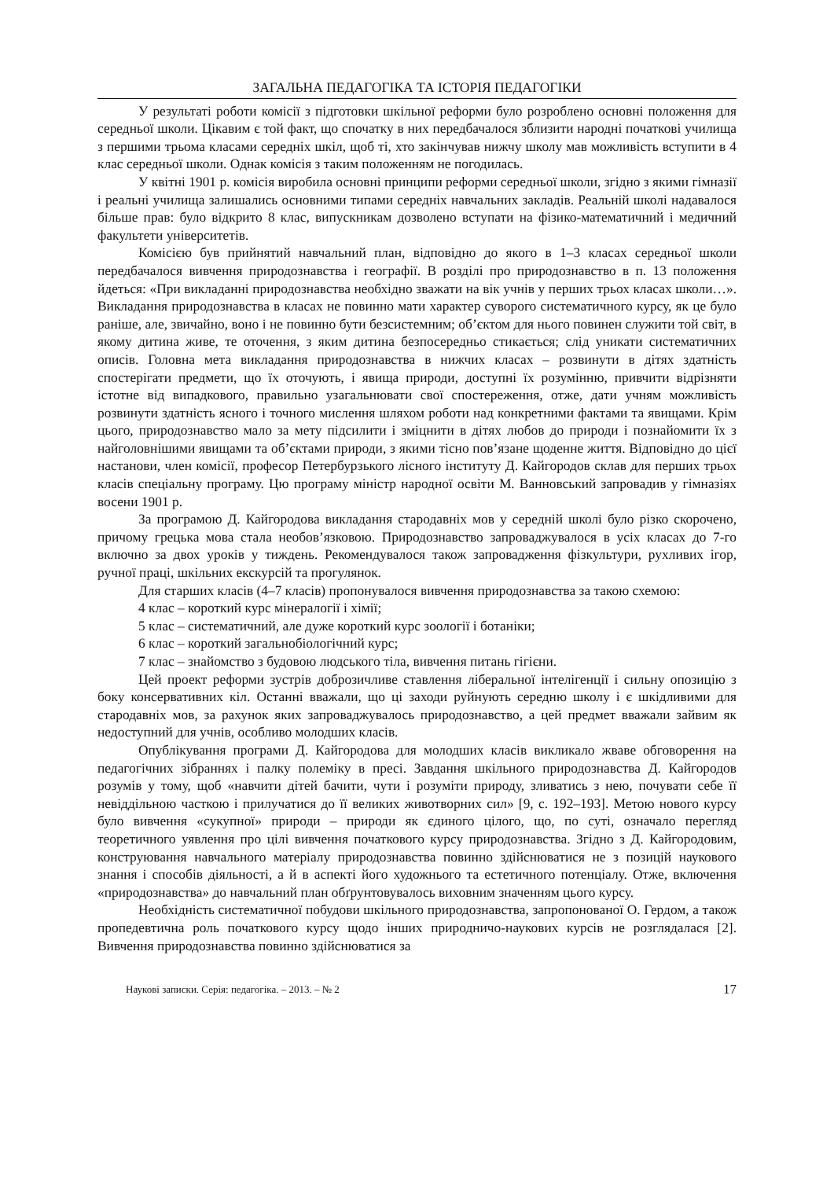ЗАГАЛЬНА ПЕДАГОГІКА ТА ІСТОРІЯ ПЕДАГОГІКИ
У результаті роботи комісії з підготовки шкільної реформи було розроблено основні положення для середньої школи. Цікавим є той факт, що спочатку в них передбачалося зблизити народні початкові училища з першими трьома класами середніх шкіл, щоб ті, хто закінчував нижчу школу мав можливість вступити в 4 клас середньої школи. Однак комісія з таким положенням не погодилась.
У квітні 1901 р. комісія виробила основні принципи реформи середньої школи, згідно з якими гімназії і реальні училища залишались основними типами середніх навчальних закладів. Реальній школі надавалося більше прав: було відкрито 8 клас, випускникам дозволено вступати на фізико-математичний і медичний факультети університетів.
Комісією був прийнятий навчальний план, відповідно до якого в 1–3 класах середньої школи передбачалося вивчення природознавства і географії. В розділі про природознавство в п. 13 положення йдеться: «При викладанні природознавства необхідно зважати на вік учнів у перших трьох класах школи…». Викладання природознавства в класах не повинно мати характер суворого систематичного курсу, як це було раніше, але, звичайно, воно і не повинно бути безсистемним; об’єктом для нього повинен служити той світ, в якому дитина живе, те оточення, з яким дитина безпосередньо стикається; слід уникати систематичних описів. Головна мета викладання природознавства в нижчих класах – розвинути в дітях здатність спостерігати предмети, що їх оточують, і явища природи, доступні їх розумінню, привчити відрізняти істотне від випадкового, правильно узагальнювати свої спостереження, отже, дати учням можливість розвинути здатність ясного і точного мислення шляхом роботи над конкретними фактами та явищами. Крім цього, природознавство мало за мету підсилити і зміцнити в дітях любов до природи і познайомити їх з найголовнішими явищами та об’єктами природи, з якими тісно пов’язане щоденне життя. Відповідно до цієї настанови, член комісії, професор Петербурзького лісного інституту Д. Кайгородов склав для перших трьох класів спеціальну програму. Цю програму міністр народної освіти М. Ванновський запровадив у гімназіях восени 1901 р.
За програмою Д. Кайгородова викладання стародавніх мов у середній школі було різко скорочено, причому грецька мова стала необов’язковою. Природознавство запроваджувалося в усіх класах до 7-го включно за двох уроків у тиждень. Рекомендувалося також запровадження фізкультури, рухливих ігор, ручної праці, шкільних екскурсій та прогулянок.
Для старших класів (4–7 класів) пропонувалося вивчення природознавства за такою схемою:
4 клас – короткий курс мінералогії і хімії;
5 клас – систематичний, але дуже короткий курс зоології і ботаніки;
6 клас – короткий загальнобіологічний курс;
7 клас – знайомство з будовою людського тіла, вивчення питань гігієни.
Цей проект реформи зустрів доброзичливе ставлення ліберальної інтелігенції і сильну опозицію з боку консервативних кіл. Останні вважали, що ці заходи руйнують середню школу і є шкідливими для стародавніх мов, за рахунок яких запроваджувалось природознавство, а цей предмет вважали зайвим як недоступний для учнів, особливо молодших класів.
Опублікування програми Д. Кайгородова для молодших класів викликало жваве обговорення на педагогічних зібраннях і палку полеміку в пресі. Завдання шкільного природознавства Д. Кайгородов розумів у тому, щоб «навчити дітей бачити, чути і розуміти природу, зливатись з нею, почувати себе її невіддільною часткою і прилучатися до її великих животворних сил» [9, с. 192–193]. Метою нового курсу було вивчення «сукупної» природи – природи як єдиного цілого, що, по суті, означало перегляд теоретичного уявлення про цілі вивчення початкового курсу природознавства. Згідно з Д. Кайгородовим, конструювання навчального матеріалу природознавства повинно здійснюватися не з позицій наукового знання і способів діяльності, а й в аспекті його художнього та естетичного потенціалу. Отже, включення «природознавства» до навчальний план обґрунтовувалось виховним значенням цього курсу.
Необхідність систематичної побудови шкільного природознавства, запропонованої О. Гердом, а також пропедевтична роль початкового курсу щодо інших природничо-наукових курсів не розглядалася [2]. Вивчення природознавства повинно здійснюватися за
Наукові записки. Серія: педагогіка. – 2013. – № 2 17